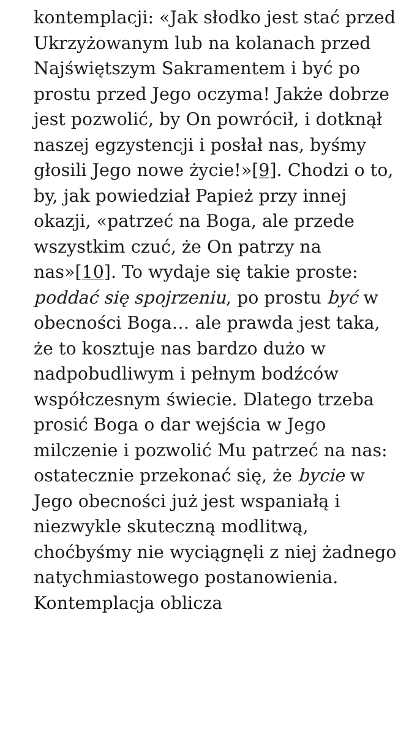kontemplacji: «Jak słodko jest stać przed Ukrzyżowanym lub na kolanach przed Najświętszym Sakramentem i być po prostu przed Jego oczyma! Jakże dobrze jest pozwolić, by On powrócił, i dotknął naszej egzystencji i posłał nas, byśmy głosili Jego nowe życie!»[9]. Chodzi o to, by, jak powiedział Papież przy innej okazji, «patrzeć na Boga, ale przede wszystkim czuć, że On patrzy na nas»[10]. To wydaje się takie proste: poddać się spojrzeniu, po prostu być w obecności Boga… ale prawda jest taka, że to kosztuje nas bardzo dużo w nadpobudliwym i pełnym bodźców współczesnym świecie. Dlatego trzeba prosić Boga o dar wejścia w Jego milczenie i pozwolić Mu patrzeć na nas: ostatecznie przekonać się, że bycie w Jego obecności już jest wspaniałą i niezwykle skuteczną modlitwą, choćbyśmy nie wyciągnęli z niej żadnego natychmiastowego postanowienia. Kontemplacja oblicza